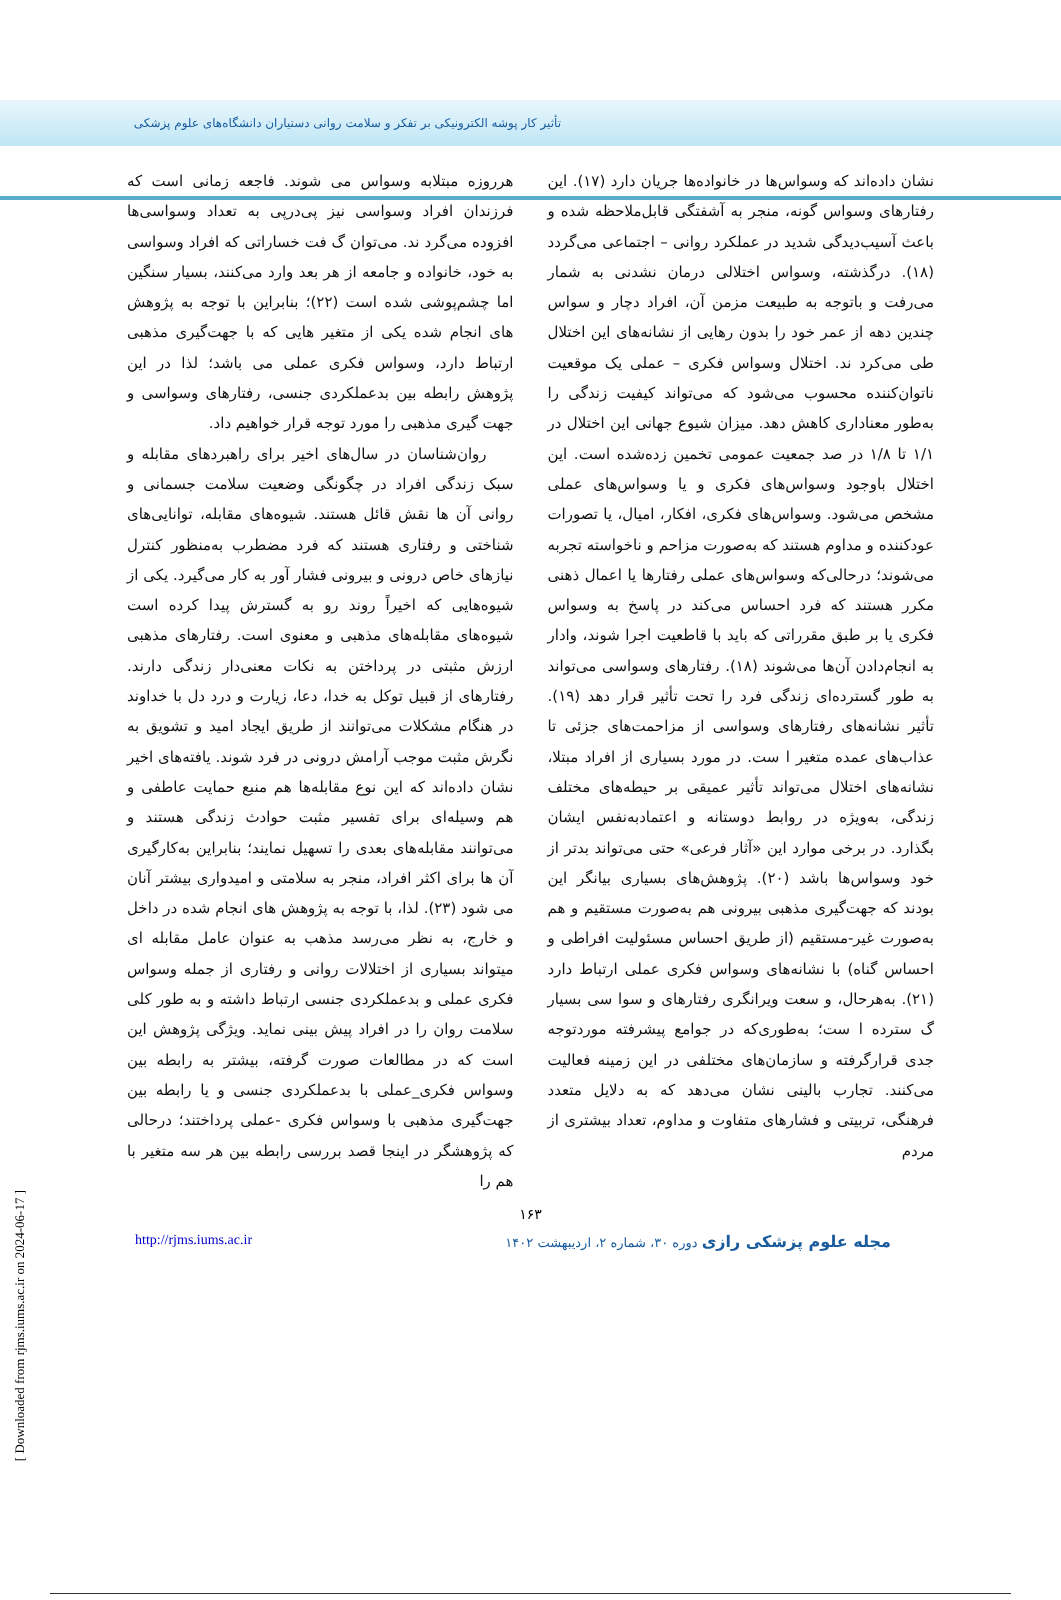تأثیر کار پوشه الکترونیکی بر تفکر و سلامت روانی دستیاران دانشگاه‌های علوم پزشکی
نشان داده‌اند که وسواس‌ها در خانواده‌ها جریان دارد (۱۷). این رفتارهای وسواس گونه، منجر به آشفتگی قابل‌ملاحظه شده و باعث آسیب‌دیدگی شدید در عملکرد روانی – اجتماعی می‌گردد (۱۸). درگذشته، وسواس اختلالی درمان نشدنی به شمار می‌رفت و باتوجه به طبیعت مزمن آن، افراد دچار و سواس چندین دهه از عمر خود را بدون رهایی از نشانه‌های این اختلال طی می‌کرد ند. اختلال وسواس فکری – عملی یک موقعیت ناتوان‌کننده محسوب می‌شود که می‌تواند کیفیت زندگی را به‌طور معناداری کاهش دهد. میزان شیوع جهانی این اختلال در ۱/۱ تا ۱/۸ در صد جمعیت عمومی تخمین زده‌شده است. این اختلال باوجود وسواس‌های فکری و یا وسواس‌های عملی مشخص می‌شود. وسواس‌های فکری، افکار، امیال، یا تصورات عودکننده و مداوم هستند که به‌صورت مزاحم و ناخواسته تجربه می‌شوند؛ درحالی‌که وسواس‌های عملی رفتارها یا اعمال ذهنی مکرر هستند که فرد احساس می‌کند در پاسخ به وسواس فکری یا بر طبق مقرراتی که باید با قاطعیت اجرا شوند، وادار به انجام‌دادن آن‌ها می‌شوند (۱۸). رفتارهای وسواسی می‌تواند به طور گسترده‌ای زندگی فرد را تحت تأثیر قرار دهد (۱۹). تأثیر نشانه‌های رفتارهای وسواسی از مزاحمت‌های جزئی تا عذاب‌های عمده متغیر ا ست. در مورد بسیاری از افراد مبتلا، نشانه‌های اختلال می‌تواند تأثیر عمیقی بر حیطه‌های مختلف زندگی، به‌ویژه در روابط دوستانه و اعتمادبه‌نفس ایشان بگذارد. در برخی موارد این «آثار فرعی» حتی می‌تواند بدتر از خود وسواس‌ها باشد (۲۰). پژوهش‌های بسیاری بیانگر این بودند که جهت‌گیری مذهبی بیرونی هم به‌صورت مستقیم و هم به‌صورت غیر-مستقیم (از طریق احساس مسئولیت افراطی و احساس گناه) با نشانه‌های وسواس فکری عملی ارتباط دارد (۲۱). به‌هرحال، و سعت ویرانگری رفتارهای و سوا سی بسیار گ سترده ا ست؛ به‌طوری‌که در جوامع پیشرفته موردتوجه جدی قرارگرفته و سازمان‌های مختلفی در این زمینه فعالیت می‌کنند. تجارب بالینی نشان می‌دهد که به دلایل متعدد فرهنگی، تربیتی و فشارهای متفاوت و مداوم، تعداد بیشتری از مردم
هرروزه مبتلابه وسواس می شوند. فاجعه زمانی است که فرزندان افراد وسواسی نیز پی‌درپی به تعداد وسواسی‌ها افزوده می‌گرد ند. می‌توان گ فت خساراتی که افراد وسواسی به خود، خانواده و جامعه از هر بعد وارد می‌کنند، بسیار سنگین اما چشم‌پوشی شده است (۲۲)؛ بنابراین با توجه به پژوهش های انجام شده یکی از متغیر هایی که با جهت‌گیری مذهبی ارتباط دارد، وسواس فکری عملی می باشد؛ لذا در این پژوهش رابطه بین بدعملکردی جنسی، رفتارهای وسواسی و جهت گیری مذهبی را مورد توجه قرار خواهیم داد.
روان‌شناسان در سال‌های اخیر برای راهبردهای مقابله و سبک زندگی افراد در چگونگی وضعیت سلامت جسمانی و روانی آن ها نقش قائل هستند. شیوه‌های مقابله، توانایی‌های شناختی و رفتاری هستند که فرد مضطرب به‌منظور کنترل نیازهای خاص درونی و بیرونی فشار آور به کار می‌گیرد. یکی از شیوه‌هایی که اخیراً روند رو به گسترش پیدا کرده است شیوه‌های مقابله‌های مذهبی و معنوی است. رفتارهای مذهبی ارزش مثبتی در پرداختن به نکات معنی‌دار زندگی دارند. رفتارهای از قبیل توکل به خدا، دعا، زیارت و درد دل با خداوند در هنگام مشکلات می‌توانند از طریق ایجاد امید و تشویق به نگرش مثبت موجب آرامش درونی در فرد شوند. یافته‌های اخیر نشان داده‌اند که این نوع مقابله‌ها هم منبع حمایت عاطفی و هم وسیله‌ای برای تفسیر مثبت حوادث زندگی هستند و می‌توانند مقابله‌های بعدی را تسهیل نمایند؛ بنابراین به‌کارگیری آن ها برای اکثر افراد، منجر به سلامتی و امیدواری بیشتر آنان می شود (۲۳). لذا، با توجه به پژوهش های انجام شده در داخل و خارج، به نظر می‌رسد مذهب به عنوان عامل مقابله ای میتواند بسیاری از اختلالات روانی و رفتاری از جمله وسواس فکری عملی و بدعملکردی جنسی ارتباط داشته و به طور کلی سلامت روان را در افراد پیش بینی نماید. ویژگی پژوهش این است که در مطالعات صورت گرفته، بیشتر به رابطه بین وسواس فکری_عملی با بدعملکردی جنسی و یا رابطه بین جهت‌گیری مذهبی با وسواس فکری -عملی پرداختند؛ درحالی که پژوهشگر در اینجا قصد بررسی رابطه بین هر سه متغیر با هم را
۱۶۳
http://rjms.iums.ac.ir مجله علوم پزشکی رازی دوره ۳۰، شماره ۲، اردیبهشت ۱۴۰۲
[ Downloaded from rjms.iums.ac.ir on 2024-06-17 ]